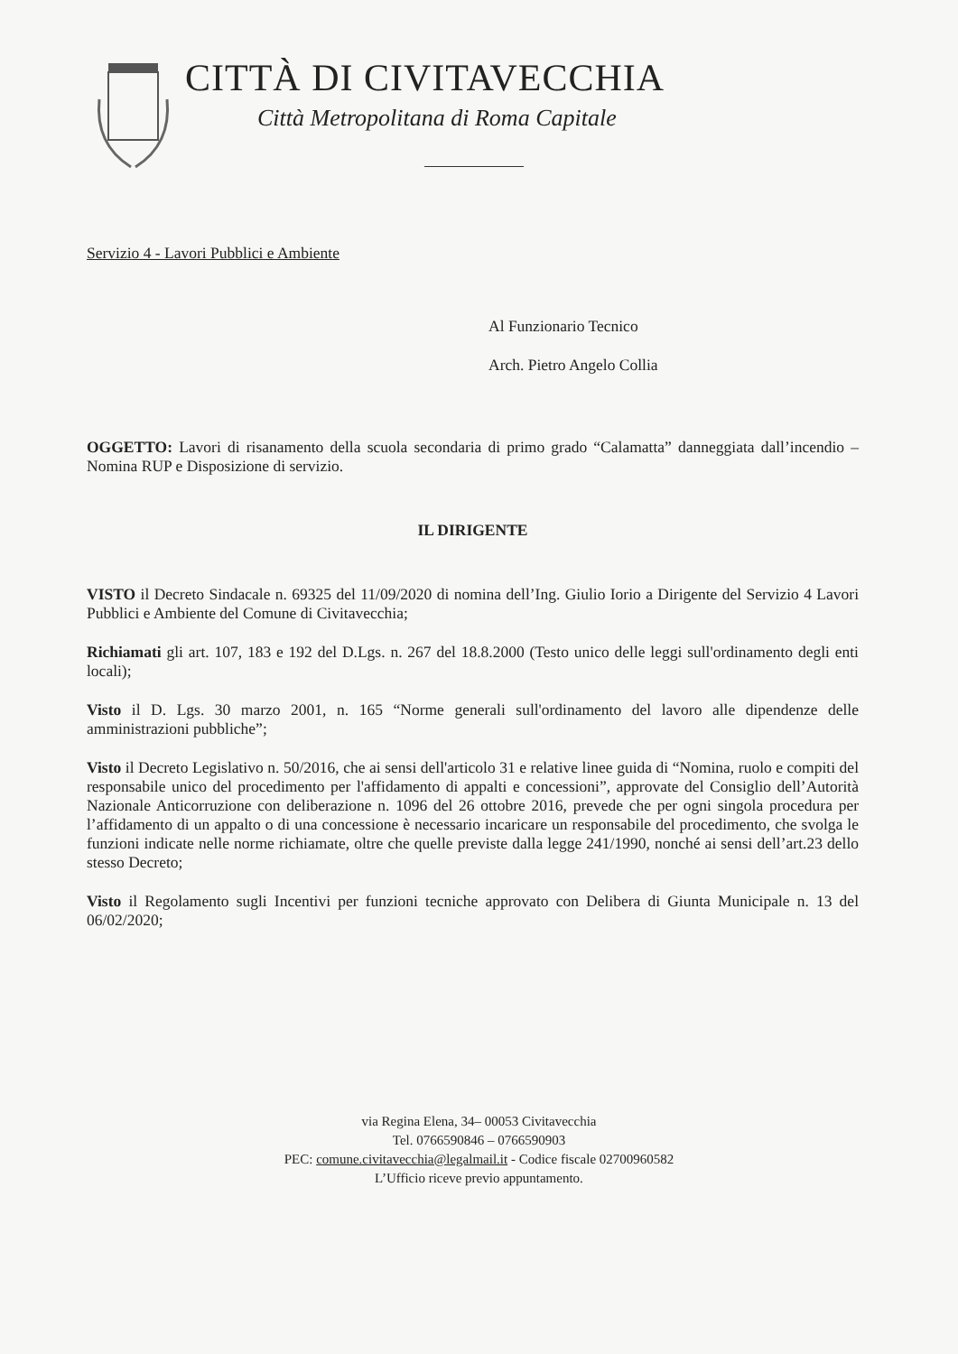CITTÀ DI CIVITAVECCHIA
Città Metropolitana di Roma Capitale
Servizio 4 - Lavori Pubblici e Ambiente
Al Funzionario Tecnico
Arch. Pietro Angelo Collia
OGGETTO: Lavori di risanamento della scuola secondaria di primo grado “Calamatta” danneggiata dall’incendio – Nomina RUP e Disposizione di servizio.
IL DIRIGENTE
VISTO il Decreto Sindacale n. 69325 del 11/09/2020 di nomina dell’Ing. Giulio Iorio a Dirigente del Servizio 4 Lavori Pubblici e Ambiente del Comune di Civitavecchia;
Richiamati gli art. 107, 183 e 192 del D.Lgs. n. 267 del 18.8.2000 (Testo unico delle leggi sull'ordinamento degli enti locali);
Visto il D. Lgs. 30 marzo 2001, n. 165 “Norme generali sull'ordinamento del lavoro alle dipendenze delle amministrazioni pubbliche”;
Visto il Decreto Legislativo n. 50/2016, che ai sensi dell'articolo 31 e relative linee guida di “Nomina, ruolo e compiti del responsabile unico del procedimento per l'affidamento di appalti e concessioni”, approvate del Consiglio dell’Autorità Nazionale Anticorruzione con deliberazione n. 1096 del 26 ottobre 2016, prevede che per ogni singola procedura per l’affidamento di un appalto o di una concessione è necessario incaricare un responsabile del procedimento, che svolga le funzioni indicate nelle norme richiamate, oltre che quelle previste dalla legge 241/1990, nonché ai sensi dell’art.23 dello stesso Decreto;
Visto il Regolamento sugli Incentivi per funzioni tecniche approvato con Delibera di Giunta Municipale n. 13 del 06/02/2020;
via Regina Elena, 34– 00053 Civitavecchia
Tel. 0766590846 – 0766590903
PEC: comune.civitavecchia@legalmail.it - Codice fiscale 02700960582
L’Ufficio riceve previo appuntamento.